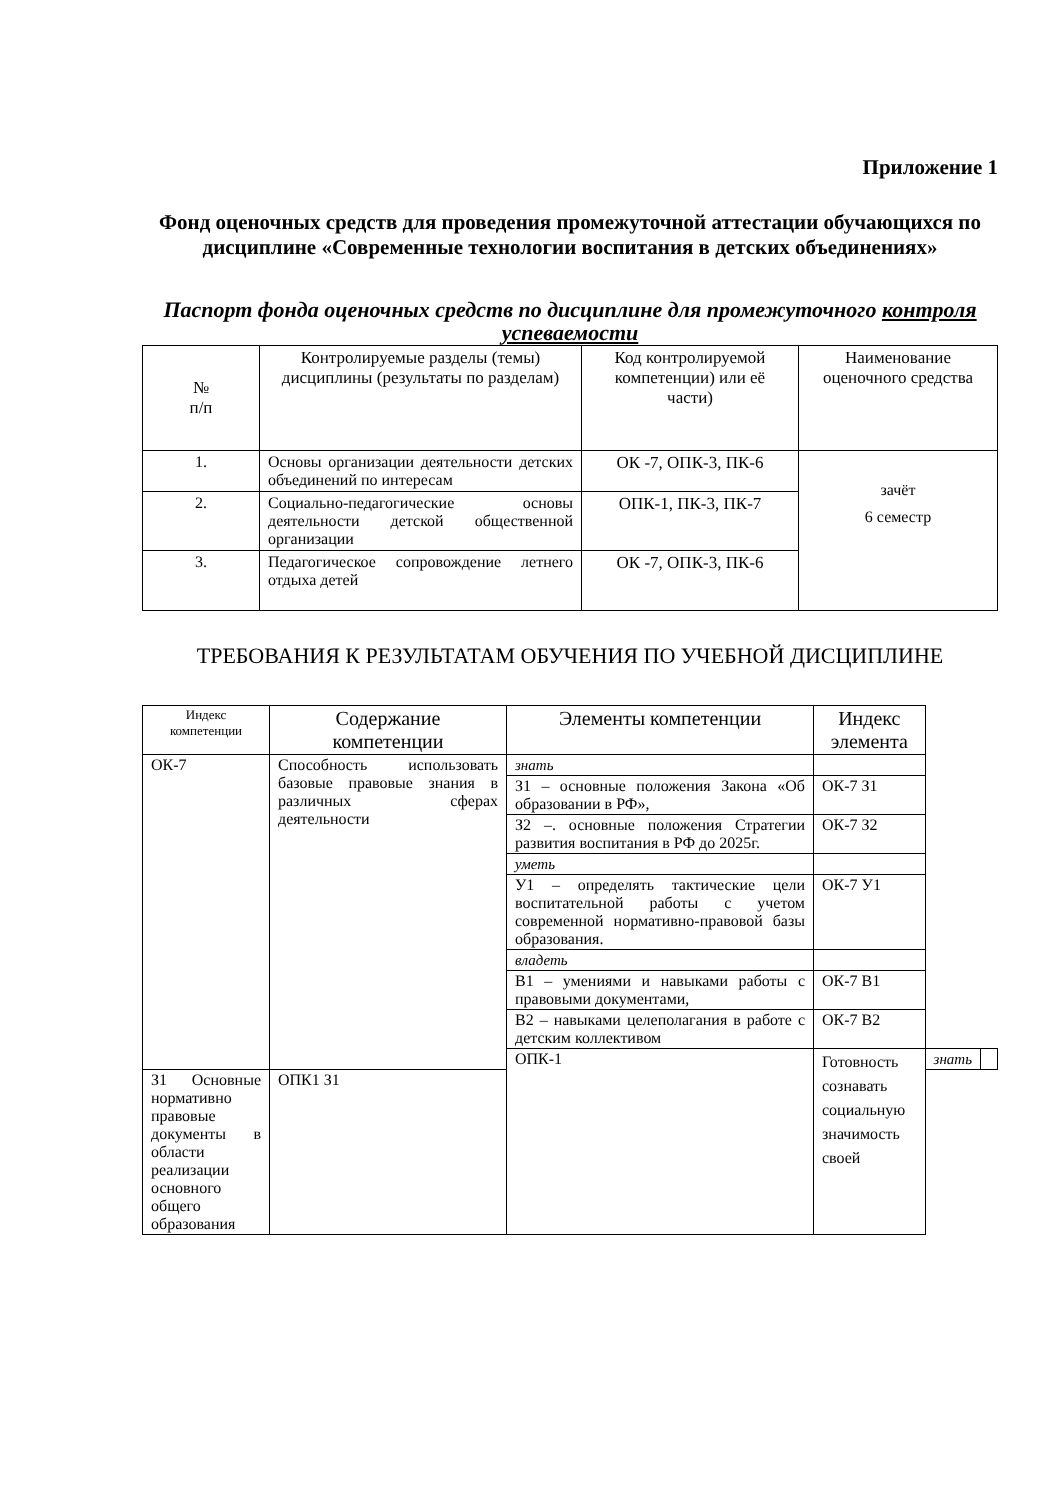Приложение 1
Фонд оценочных средств для проведения промежуточной аттестации обучающихся по дисциплине «Современные технологии воспитания в детских объединениях»
Паспорт фонда оценочных средств по дисциплине для промежуточного контроля успеваемости
| № п/п | Контролируемые разделы (темы) дисциплины (результаты по разделам) | Код контролируемой компетенции) или её части) | Наименование оценочного средства |
| --- | --- | --- | --- |
| 1. | Основы организации деятельности детских объединений по интересам | ОК -7, ОПК-3, ПК-6 | зачёт 6 семестр |
| 2. | Социально-педагогические основы деятельности детской общественной организации | ОПК-1, ПК-3, ПК-7 | |
| 3. | Педагогическое сопровождение летнего отдыха детей | ОК -7, ОПК-3, ПК-6 | |
ТРЕБОВАНИЯ К РЕЗУЛЬТАТАМ ОБУЧЕНИЯ ПО УЧЕБНОЙ ДИСЦИПЛИНЕ
| Индекс компетенции | Содержание компетенции | Элементы компетенции | Индекс элемента | | |
| --- | --- | --- | --- | --- | --- |
| ОК-7 | Способность использовать базовые правовые знания в различных сферах деятельности | знать | | | |
| | | З1 – основные положения Закона «Об образовании в РФ», | ОК-7 З1 | | |
| | | З2 –. основные положения Стратегии развития воспитания в РФ до 2025г. | ОК-7 З2 | | |
| | | уметь | | | |
| | | У1 – определять тактические цели воспитательной работы с учетом современной нормативно-правовой базы образования. | ОК-7 У1 | | |
| | | владеть | | | |
| | | В1 – умениями и навыками работы с правовыми документами, | ОК-7 В1 | | |
| | | В2 – навыками целеполагания в работе с детским коллективом | ОК-7 В2 | | |
| | | ОПК-1 | Готовность сознавать социальную значимость своей | знать | |
| З1 Основные нормативно правовые документы в области реализации основного общего образования | ОПК1 З1 | | | | |